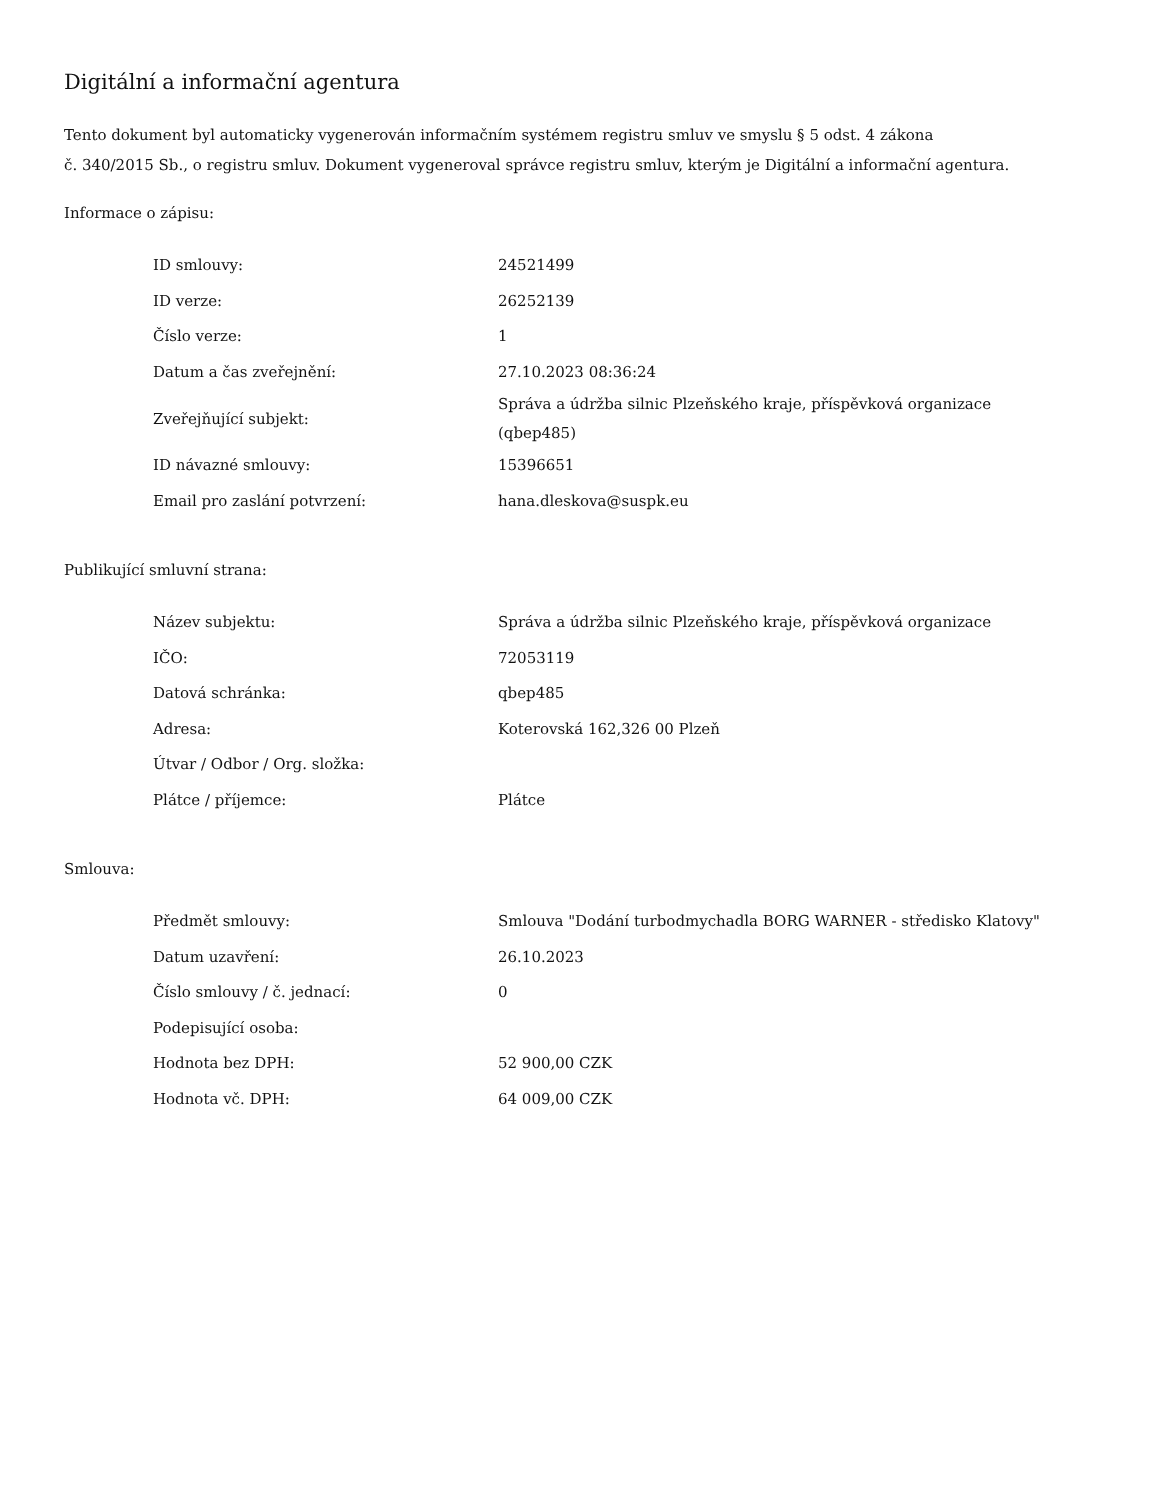Digitální a informační agentura
Tento dokument byl automaticky vygenerován informačním systémem registru smluv ve smyslu § 5 odst. 4 zákona
č. 340/2015 Sb., o registru smluv. Dokument vygeneroval správce registru smluv, kterým je Digitální a informační agentura.
Informace o zápisu:
| ID smlouvy: | 24521499 |
| ID verze: | 26252139 |
| Číslo verze: | 1 |
| Datum a čas zveřejnění: | 27.10.2023 08:36:24 |
| Zveřejňující subjekt: | Správa a údržba silnic Plzeňského kraje, příspěvková organizace (qbep485) |
| ID návazné smlouvy: | 15396651 |
| Email pro zaslání potvrzení: | hana.dleskova@suspk.eu |
Publikující smluvní strana:
| Název subjektu: | Správa a údržba silnic Plzeňského kraje, příspěvková organizace |
| IČO: | 72053119 |
| Datová schránka: | qbep485 |
| Adresa: | Koterovská 162,326 00 Plzeň |
| Útvar / Odbor / Org. složka: | |
| Plátce / příjemce: | Plátce |
Smlouva:
| Předmět smlouvy: | Smlouva "Dodání turbodmychadla BORG WARNER - středisko Klatovy" |
| Datum uzavření: | 26.10.2023 |
| Číslo smlouvy / č. jednací: | 0 |
| Podepisující osoba: | |
| Hodnota bez DPH: | 52 900,00 CZK |
| Hodnota vč. DPH: | 64 009,00 CZK |